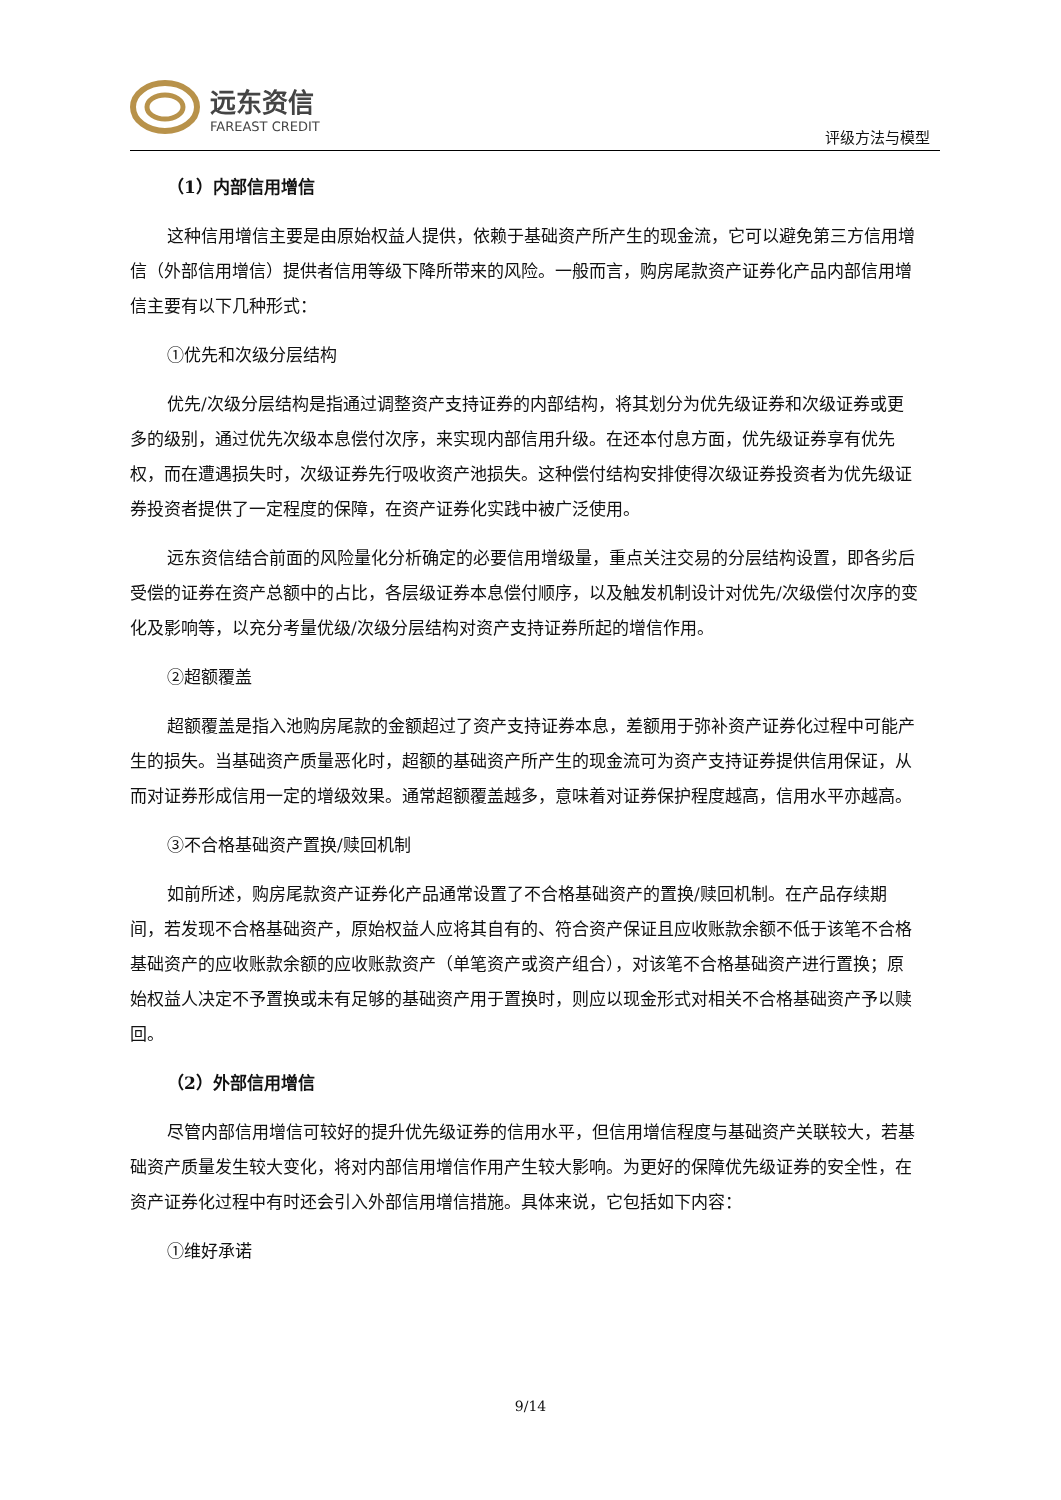远东资信
FAREAST CREDIT
评级方法与模型
（1）内部信用增信
这种信用增信主要是由原始权益人提供，依赖于基础资产所产生的现金流，它可以避免第三方信用增信（外部信用增信）提供者信用等级下降所带来的风险。一般而言，购房尾款资产证券化产品内部信用增信主要有以下几种形式：
①优先和次级分层结构
优先/次级分层结构是指通过调整资产支持证券的内部结构，将其划分为优先级证券和次级证券或更多的级别，通过优先次级本息偿付次序，来实现内部信用升级。在还本付息方面，优先级证券享有优先权，而在遭遇损失时，次级证券先行吸收资产池损失。这种偿付结构安排使得次级证券投资者为优先级证券投资者提供了一定程度的保障，在资产证券化实践中被广泛使用。
远东资信结合前面的风险量化分析确定的必要信用增级量，重点关注交易的分层结构设置，即各劣后受偿的证券在资产总额中的占比，各层级证券本息偿付顺序，以及触发机制设计对优先/次级偿付次序的变化及影响等，以充分考量优级/次级分层结构对资产支持证券所起的增信作用。
②超额覆盖
超额覆盖是指入池购房尾款的金额超过了资产支持证券本息，差额用于弥补资产证券化过程中可能产生的损失。当基础资产质量恶化时，超额的基础资产所产生的现金流可为资产支持证券提供信用保证，从而对证券形成信用一定的增级效果。通常超额覆盖越多，意味着对证券保护程度越高，信用水平亦越高。
③不合格基础资产置换/赎回机制
如前所述，购房尾款资产证券化产品通常设置了不合格基础资产的置换/赎回机制。在产品存续期间，若发现不合格基础资产，原始权益人应将其自有的、符合资产保证且应收账款余额不低于该笔不合格基础资产的应收账款余额的应收账款资产（单笔资产或资产组合），对该笔不合格基础资产进行置换；原始权益人决定不予置换或未有足够的基础资产用于置换时，则应以现金形式对相关不合格基础资产予以赎回。
（2）外部信用增信
尽管内部信用增信可较好的提升优先级证券的信用水平，但信用增信程度与基础资产关联较大，若基础资产质量发生较大变化，将对内部信用增信作用产生较大影响。为更好的保障优先级证券的安全性，在资产证券化过程中有时还会引入外部信用增信措施。具体来说，它包括如下内容：
①维好承诺
9/14